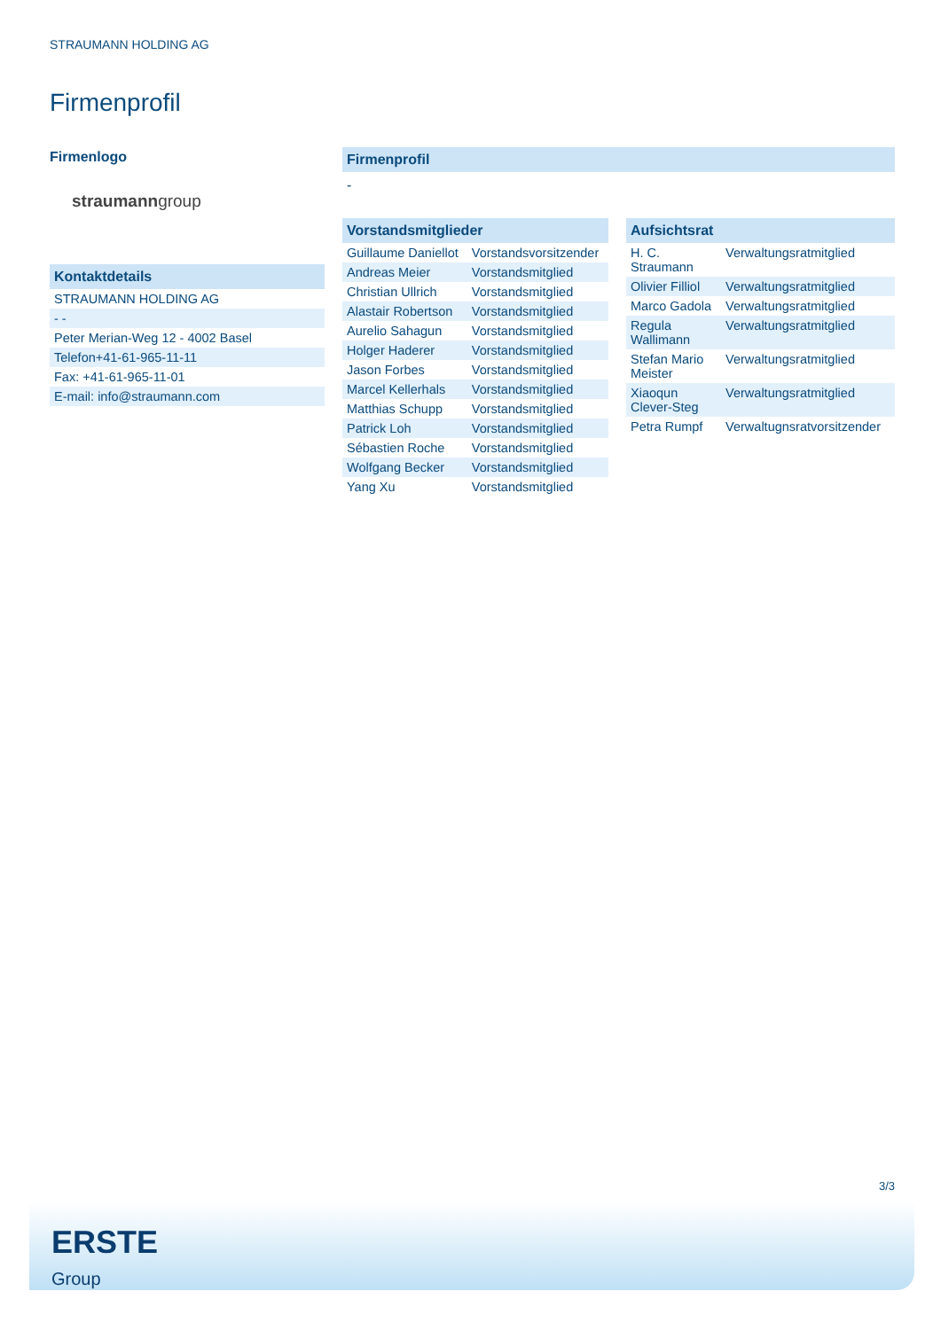STRAUMANN HOLDING AG
Firmenprofil
Firmenlogo
straumanngroup
Kontaktdetails
| STRAUMANN HOLDING AG |
| - - |
| Peter Merian-Weg 12 - 4002 Basel |
| Telefon+41-61-965-11-11 |
| Fax: +41-61-965-11-01 |
| E-mail: info@straumann.com |
Firmenprofil
-
Vorstandsmitglieder
| Guillaume Daniellot | Vorstandsvorsitzender |
| Andreas Meier | Vorstandsmitglied |
| Christian Ullrich | Vorstandsmitglied |
| Alastair Robertson | Vorstandsmitglied |
| Aurelio Sahagun | Vorstandsmitglied |
| Holger Haderer | Vorstandsmitglied |
| Jason Forbes | Vorstandsmitglied |
| Marcel Kellerhals | Vorstandsmitglied |
| Matthias Schupp | Vorstandsmitglied |
| Patrick Loh | Vorstandsmitglied |
| Sébastien Roche | Vorstandsmitglied |
| Wolfgang Becker | Vorstandsmitglied |
| Yang Xu | Vorstandsmitglied |
Aufsichtsrat
| H. C. Straumann | Verwaltungsratmitglied |
| Olivier Filliol | Verwaltungsratmitglied |
| Marco Gadola | Verwaltungsratmitglied |
| Regula Wallimann | Verwaltungsratmitglied |
| Stefan Mario Meister | Verwaltungsratmitglied |
| Xiaoqun Clever-Steg | Verwaltungsratmitglied |
| Petra Rumpf | Verwaltugnsratvorsitzender |
3/3
ERSTE
Group